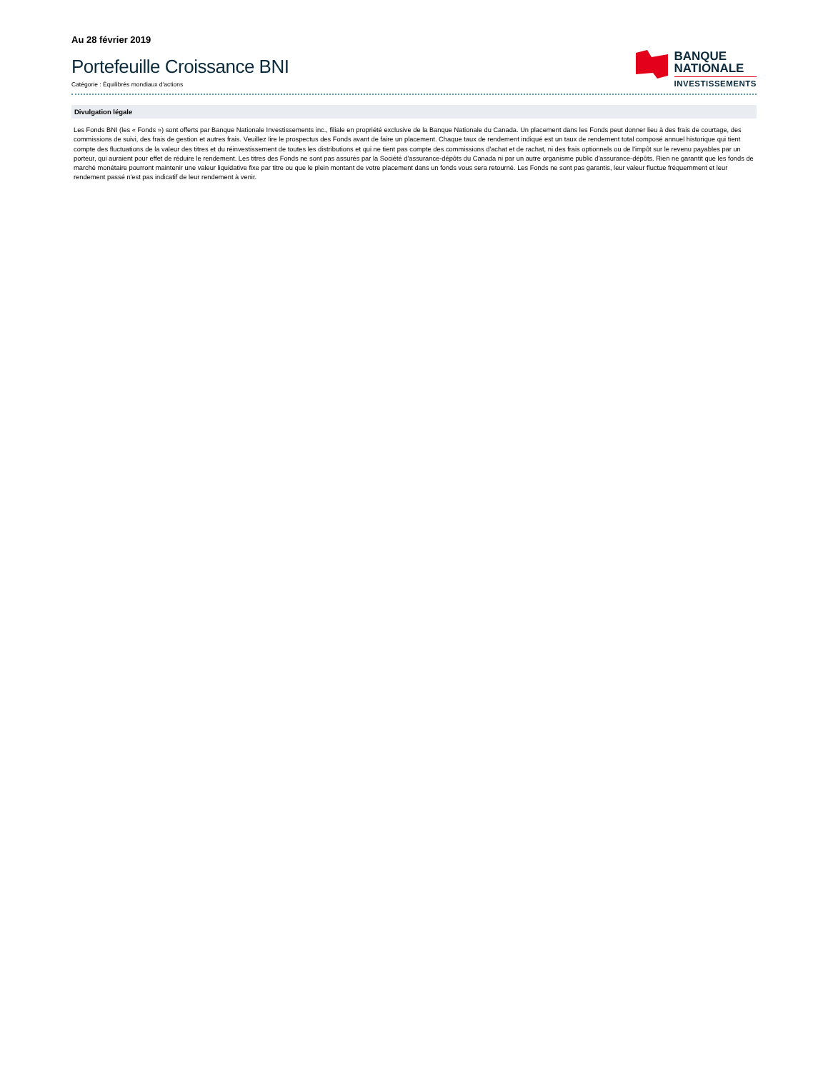Au 28 février 2019
Portefeuille Croissance BNI
Catégorie : Équilibrés mondiaux d'actions
BANQUE
NATIONALE
INVESTISSEMENTS
Divulgation légale
Les Fonds BNI (les « Fonds ») sont offerts par Banque Nationale Investissements inc., filiale en propriété exclusive de la Banque Nationale du Canada. Un placement dans les Fonds peut donner lieu à des frais de courtage, des commissions de suivi, des frais de gestion et autres frais. Veuillez lire le prospectus des Fonds avant de faire un placement. Chaque taux de rendement indiqué est un taux de rendement total composé annuel historique qui tient compte des fluctuations de la valeur des titres et du réinvestissement de toutes les distributions et qui ne tient pas compte des commissions d'achat et de rachat, ni des frais optionnels ou de l'impôt sur le revenu payables par un porteur, qui auraient pour effet de réduire le rendement. Les titres des Fonds ne sont pas assurés par la Société d'assurance-dépôts du Canada ni par un autre organisme public d'assurance-dépôts. Rien ne garantit que les fonds de marché monétaire pourront maintenir une valeur liquidative fixe par titre ou que le plein montant de votre placement dans un fonds vous sera retourné. Les Fonds ne sont pas garantis, leur valeur fluctue fréquemment et leur rendement passé n'est pas indicatif de leur rendement à venir.